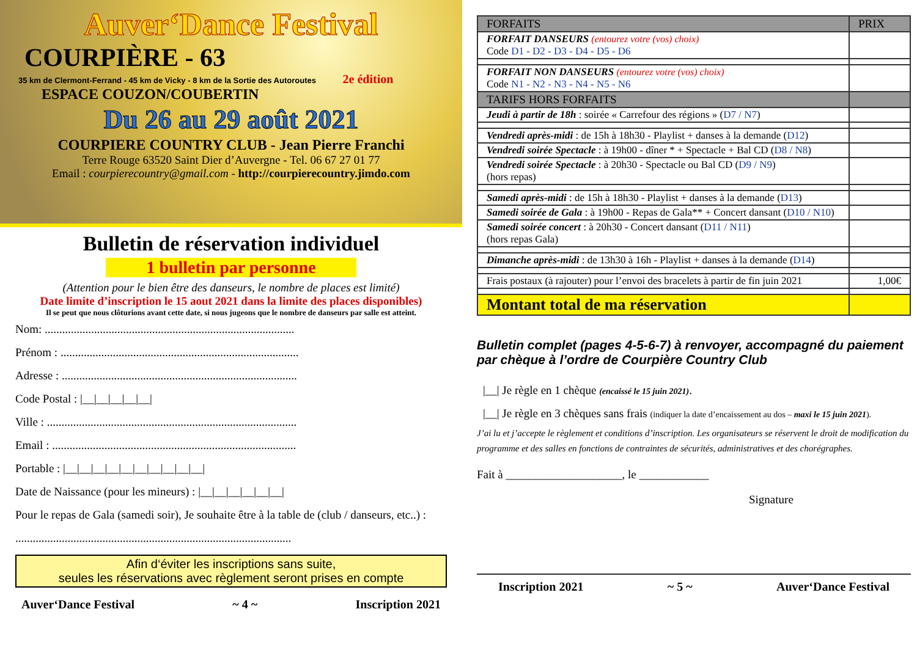Auver‘Dance Festival
COURPIÈRE - 63
35 km de Clermont-Ferrand - 45 km de Vicky - 8 km de la Sortie des Autoroutes 2e édition
ESPACE COUZON/COUBERTIN
Du 26 au 29 août 2021
COURPIERE COUNTRY CLUB - Jean Pierre Franchi
Terre Rouge 63520 Saint Dier d’Auvergne - Tel. 06 67 27 01 77
Email : courpierecountry@gmail.com - http://courpierecountry.jimdo.com
Bulletin de réservation individuel
1 bulletin par personne
(Attention pour le bien être des danseurs, le nombre de places est limité)
Date limite d’inscription le 15 aout 2021 dans la limite des places disponibles)
Il se peut que nous clôturions avant cette date, si nous jugeons que le nombre de danseurs par salle est atteint.
Nom: ......................................................................................
Prénom : ..................................................................................
Adresse : .................................................................................
Code Postal : |__|__|__|__|__|
Ville : ......................................................................................
Email : ....................................................................................
Portable : |__|__|__|__|__|__|__|__|__|__|
Date de Naissance (pour les mineurs) : |__|__|__|__|__|__|
Pour le repas de Gala (samedi soir), Je souhaite être à la table de (club / danseurs, etc..) :
...............................................................................................
Afin d‘éviter les inscriptions sans suite,
seules les réservations avec règlement seront prises en compte
Auver‘Dance Festival ~ 4 ~ Inscription 2021
| FORFAITS | PRIX |
| --- | --- |
| FORFAIT DANSEURS (entourez votre (vos) choix) Code D1 - D2 - D3 - D4 - D5 - D6 | |
| FORFAIT NON DANSEURS (entourez votre (vos) choix) Code N1 - N2 - N3 - N4 - N5 - N6 | |
| TARIFS HORS FORFAITS | |
| Jeudi à partir de 18h : soirée « Carrefour des régions » ( D7 / N7 ) | |
| Vendredi après-midi : de 15h à 18h30 - Playlist + danses à la demande ( D12 ) | |
| Vendredi soirée Spectacle : à 19h00 - dîner * + Spectacle + Bal CD ( D8 / N8 ) | |
| Vendredi soirée Spectacle : à 20h30 - Spectacle ou Bal CD ( D9 / N9 ) (hors repas) | |
| Samedi après-midi : de 15h à 18h30 - Playlist + danses à la demande ( D13 ) | |
| Samedi soirée de Gala : à 19h00 - Repas de Gala** + Concert dansant ( D10 / N10 ) | |
| Samedi soirée concert : à 20h30 - Concert dansant ( D11 / N11 ) (hors repas Gala) | |
| Dimanche après-midi : de 13h30 à 16h - Playlist + danses à la demande ( D14 ) | |
| Frais postaux (à rajouter) pour l’envoi des bracelets à partir de fin juin 2021 | 1,00€ |
| Montant total de ma réservation | |
Bulletin complet (pages 4-5-6-7) à renvoyer, accompagné du paiement par chèque à l’ordre de Courpière Country Club
|__| Je règle en 1 chèque (encaissé le 15 juin 2021).
|__| Je règle en 3 chèques sans frais (indiquer la date d’encaissement au dos – maxi le 15 juin 2021).
J’ai lu et j’accepte le règlement et conditions d’inscription. Les organisateurs se réservent le droit de modification du programme et des salles en fonctions de contraintes de sécurités, administratives et des chorégraphes.
Fait à ____________________, le ____________
Signature
Inscription 2021 ~ 5 ~ Auver‘Dance Festival